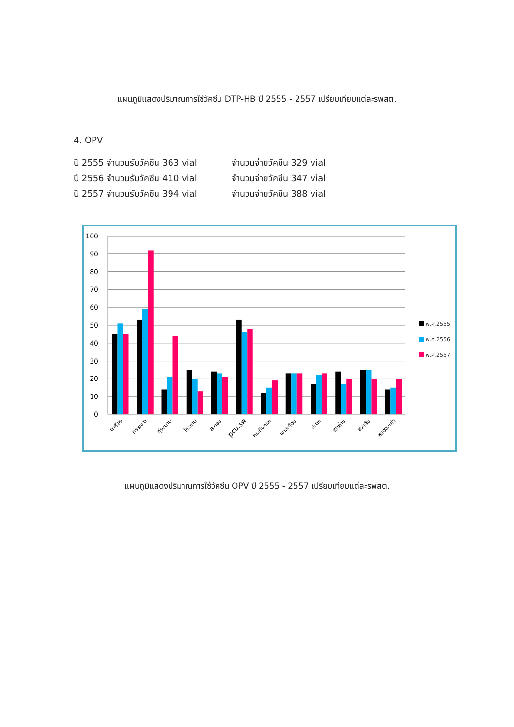แผนภูมิแสดงปริมาณการใช้วัคซีน DTP-HB ปี 2555 - 2557 เปรียบเทียบแต่ละรพสต.
4. OPV
ปี 2555 จำนวนรับวัคซีน 363 vial จำนวนจ่ายวัคซีน 329 vial
ปี 2556 จำนวนรับวัคซีน 410 vial จำนวนจ่ายวัคซีน 347 vial
ปี 2557 จำนวนรับวัคซีน 394 vial จำนวนจ่ายวัคซีน 388 vial
100
90
80
70
60
50
40
30
20
10
0
ตาเรือง
ทรายขาว
ทุ่งขนาน
ไทรงาม
สะตอน
pcu.รพ
กระทิงทอง
เขาสะท้อน
ปะตง
เตาถ่าน
สวนส้ม
หนองมะค่า
พ.ศ.2555
พ.ศ.2556
พ.ศ.2557
แผนภูมิแสดงปริมาณการใช้วัคซีน OPV ปี 2555 - 2557 เปรียบเทียบแต่ละรพสต.